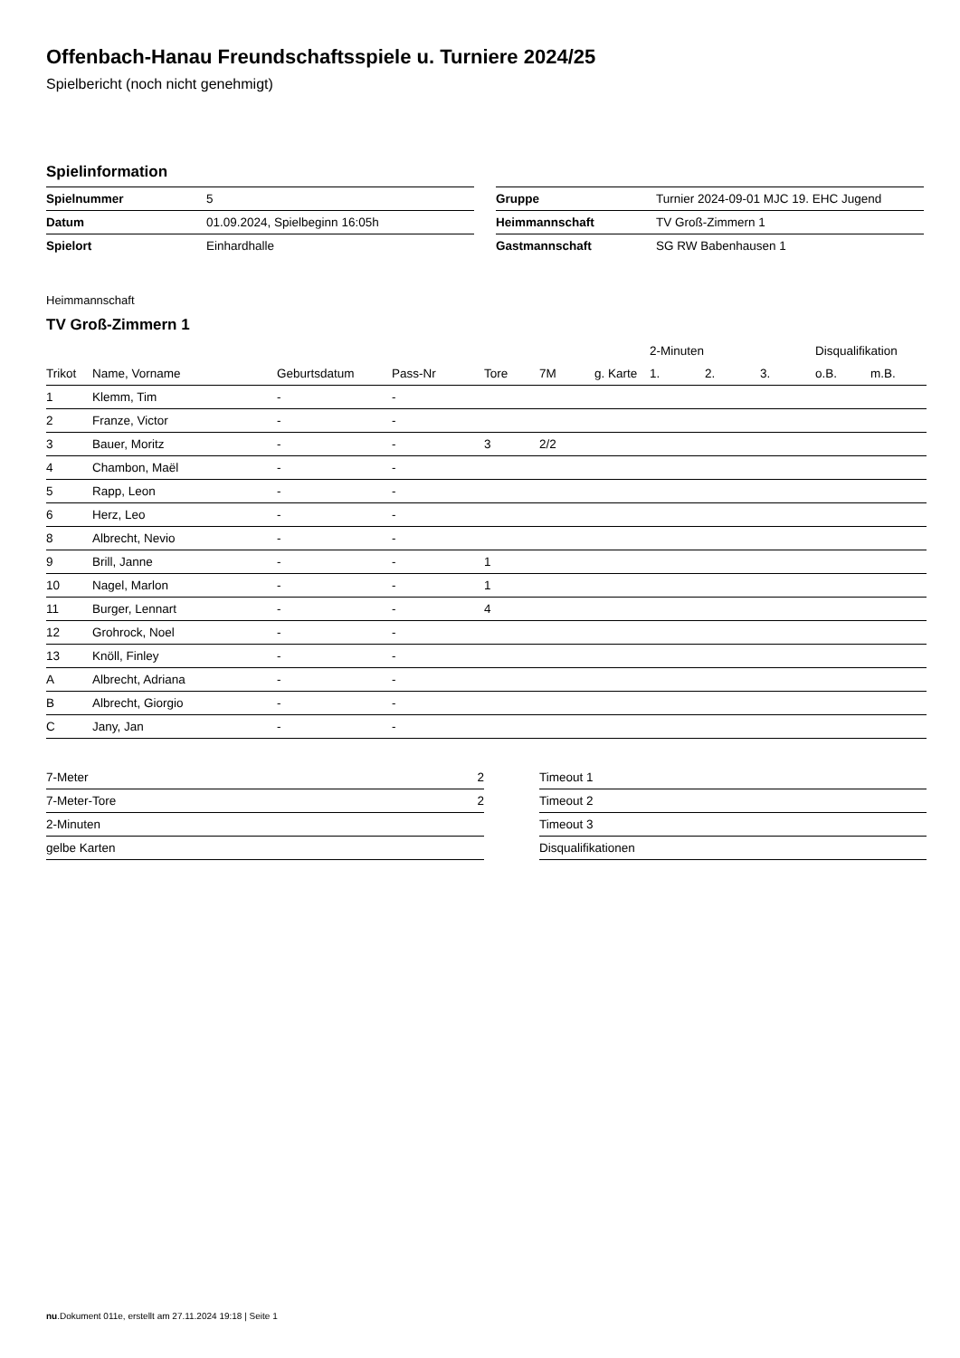Offenbach-Hanau Freundschaftsspiele u. Turniere 2024/25
Spielbericht (noch nicht genehmigt)
Spielinformation
| Spielnummer | 5 |
| Datum | 01.09.2024, Spielbeginn 16:05h |
| Spielort | Einhardhalle |
| Gruppe | Turnier 2024-09-01 MJC 19. EHC Jugend |
| Heimmannschaft | TV Groß-Zimmern 1 |
| Gastmannschaft | SG RW Babenhausen 1 |
Heimmannschaft
TV Groß-Zimmern 1
| | | | | | | | 2-Minuten | | | Disqualifikation | |
| --- | --- | --- | --- | --- | --- | --- | --- | --- | --- | --- | --- |
| Trikot | Name, Vorname | Geburtsdatum | Pass-Nr | Tore | 7M | g. Karte | 1. | 2. | 3. | o.B. | m.B. |
| 1 | Klemm, Tim | - | - | | | | | | | | |
| 2 | Franze, Victor | - | - | | | | | | | | |
| 3 | Bauer, Moritz | - | - | 3 | 2/2 | | | | | | |
| 4 | Chambon, Maël | - | - | | | | | | | | |
| 5 | Rapp, Leon | - | - | | | | | | | | |
| 6 | Herz, Leo | - | - | | | | | | | | |
| 8 | Albrecht, Nevio | - | - | | | | | | | | |
| 9 | Brill, Janne | - | - | 1 | | | | | | | |
| 10 | Nagel, Marlon | - | - | 1 | | | | | | | |
| 11 | Burger, Lennart | - | - | 4 | | | | | | | |
| 12 | Grohrock, Noel | - | - | | | | | | | | |
| 13 | Knöll, Finley | - | - | | | | | | | | |
| A | Albrecht, Adriana | - | - | | | | | | | | |
| B | Albrecht, Giorgio | - | - | | | | | | | | |
| C | Jany, Jan | - | - | | | | | | | | |
| 7-Meter | 2 |
| 7-Meter-Tore | 2 |
| 2-Minuten | |
| gelbe Karten | |
| Timeout 1 |
| Timeout 2 |
| Timeout 3 |
| Disqualifikationen |
nu.Dokument 011e, erstellt am 27.11.2024 19:18 | Seite 1